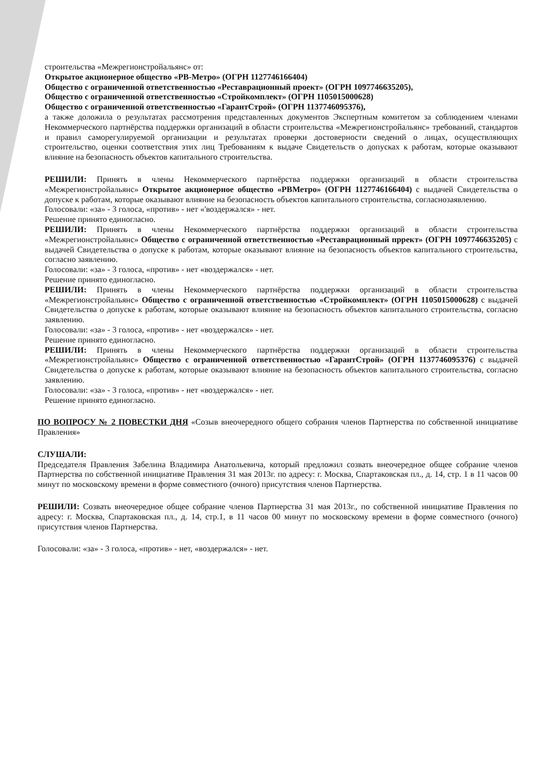строительства «Межрегионстройальянс» от:
Открытое акционерное общество «РВ-Метро» (ОГРН 1127746166404)
Общество с ограниченной ответственностью «Реставрационный проект» (ОГРН 1097746635205),
Общество с ограниченной ответственностью «Стройкомплект» (ОГРН 1105015000628)
Общество с ограниченной ответственностью «ГарантСтрой» (ОГРН 1137746095376),
а также доложила о результатах рассмотрения представленных документов Экспертным комитетом за соблюдением членами Некоммерческого партнёрства поддержки организаций в области строительства «Межрегионстройальянс» требований, стандартов и правил саморегулируемой организации и результатах проверки достоверности сведений о лицах, осуществляющих строительство, оценки соответствия этих лиц Требованиям к выдаче Свидетельств о допусках к работам, которые оказывают влияние на безопасность объектов капитального строительства.
РЕШИЛИ: Принять в члены Некоммерческого партнёрства поддержки организаций в области строительства «Межрегионстройальянс» Открытое акционерное общество «РВМетро» (ОГРН 1127746166404) с выдачей Свидетельства о допуске к работам, которые оказывают влияние на безопасность объектов капитального строительства, согласнозаявлению.
Голосовали: «за» - 3 голоса, «против» - нет «'воздержался» - нет.
Решение принято единогласно.
РЕШИЛИ: Принять в члены Некоммерческого партнёрства поддержки организаций в области строительства «Межрегионстройальянс» Общество с ограниченной ответственностью «Реставрационный пррект» (ОГРН 1097746635205) с выдачей Свидетельства о допуске к работам, которые оказывают влияние на безопасность объектов капитального строительства, согласно заявлению.
Голосовали: «за» - 3 голоса, «против» - нет «воздержался» - нет.
Решение принято единогласно.
РЕШИЛИ: Принять в члены Некоммерческого партнёрства поддержки организаций в области строительства «Межрегионстройальянс» Общество с ограниченной ответственностью «Стройкомплект» (ОГРН 1105015000628) с выдачей Свидетельства о допуске к работам, которые оказывают влияние на безопасность объектов капитального строительства, согласно заявлению.
Голосовали: «за» - 3 голоса, «против» - нет «воздержался» - нет.
Решение принято единогласно.
РЕШИЛИ: Принять в члены Некоммерческого партнёрства поддержки организаций в области строительства «Межрегионстройальянс» Общество с ограниченной ответственностью «ГарантСтрой» (ОГРН 1137746095376) с выдачей Свидетельства о допуске к работам, которые оказывают влияние на безопасность объектов капитального строительства, согласно заявлению.
Голосовали: «за» - 3 голоса, «против» - нет «воздержался» - нет.
Решение принято единогласно.
ПО ВОПРОСУ № 2 ПОВЕСТКИ ДНЯ «Созыв внеочередного общего собрания членов Партнерства по собственной инициативе Правления»
СЛУШАЛИ:
Председателя Правления Забелина Владимира Анатольевича, который предложил созвать внеочередное общее собрание членов Партнерства по собственной инициативе Правления 31 мая 2013г. по адресу: г. Москва, Спартаковская пл., д. 14, стр. 1 в 11 часов 00 минут по московскому времени в форме совместного (очного) присутствия членов Партнерства.
РЕШИЛИ: Созвать внеочередное общее собрание членов Партнерства 31 мая 2013г., по собственной инициативе Правления по адресу: г. Москва, Спартаковская пл., д. 14, стр.1, в 11 часов 00 минут по московскому времени в форме совместного (очного) присутствия членов Партнерства.
Голосовали: «за» - 3 голоса, «против» - нет, «воздержался» - нет.